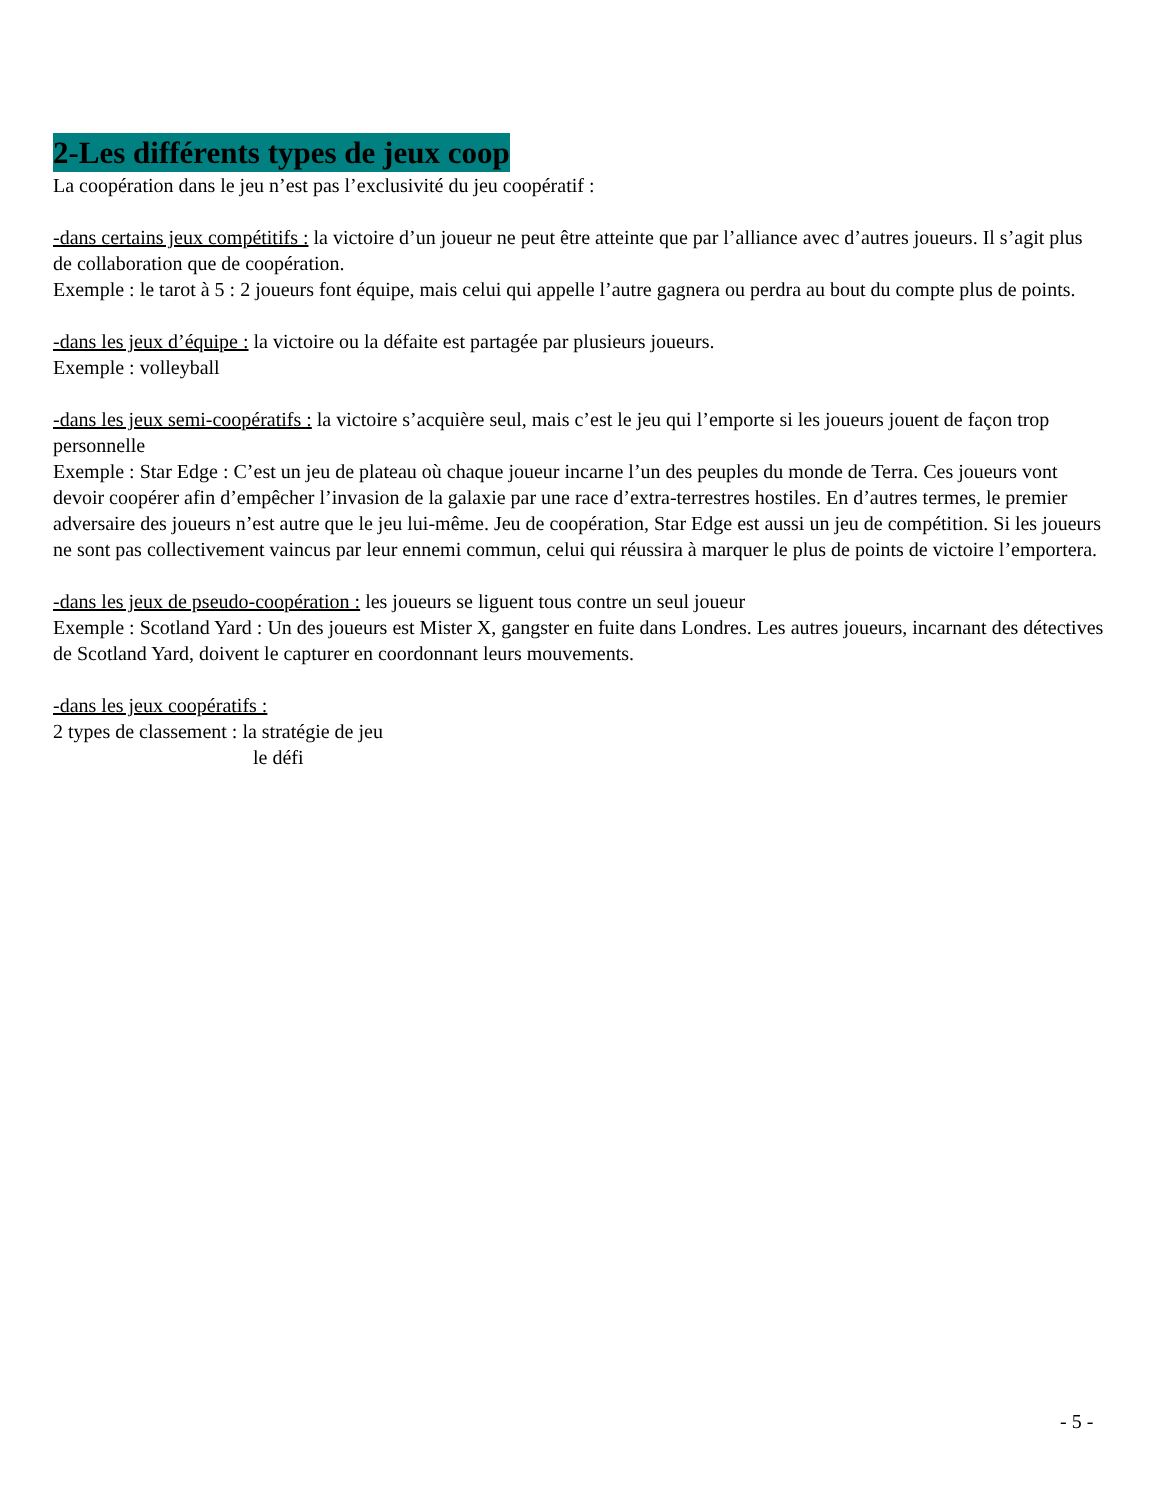2-Les différents types de jeux coop
La coopération dans le jeu n’est pas l’exclusivité du jeu coopératif :
-dans certains jeux compétitifs : la victoire d’un joueur ne peut être atteinte que par l’alliance avec d’autres joueurs. Il s’agit plus de collaboration que de coopération.
Exemple : le tarot à 5 : 2 joueurs font équipe, mais celui qui appelle l’autre gagnera ou perdra au bout du compte plus de points.
-dans les jeux d’équipe : la victoire ou la défaite est partagée par plusieurs joueurs.
Exemple : volleyball
-dans les jeux semi-coopératifs : la victoire s’acquière seul, mais c’est le jeu qui l’emporte si les joueurs jouent de façon trop personnelle
Exemple : Star Edge : C’est un jeu de plateau où chaque joueur incarne l’un des peuples du monde de Terra. Ces joueurs vont devoir coopérer afin d’empêcher l’invasion de la galaxie par une race d’extra-terrestres hostiles. En d’autres termes, le premier adversaire des joueurs n’est autre que le jeu lui-même. Jeu de coopération, Star Edge est aussi un jeu de compétition. Si les joueurs ne sont pas collectivement vaincus par leur ennemi commun, celui qui réussira à marquer le plus de points de victoire l’emportera.
-dans les jeux de pseudo-coopération : les joueurs se liguent tous contre un seul joueur
Exemple : Scotland Yard : Un des joueurs est Mister X, gangster en fuite dans Londres. Les autres joueurs, incarnant des détectives de Scotland Yard, doivent le capturer en coordonnant leurs mouvements.
-dans les jeux coopératifs :
2 types de classement : la stratégie de jeu
le défi
- 5 -